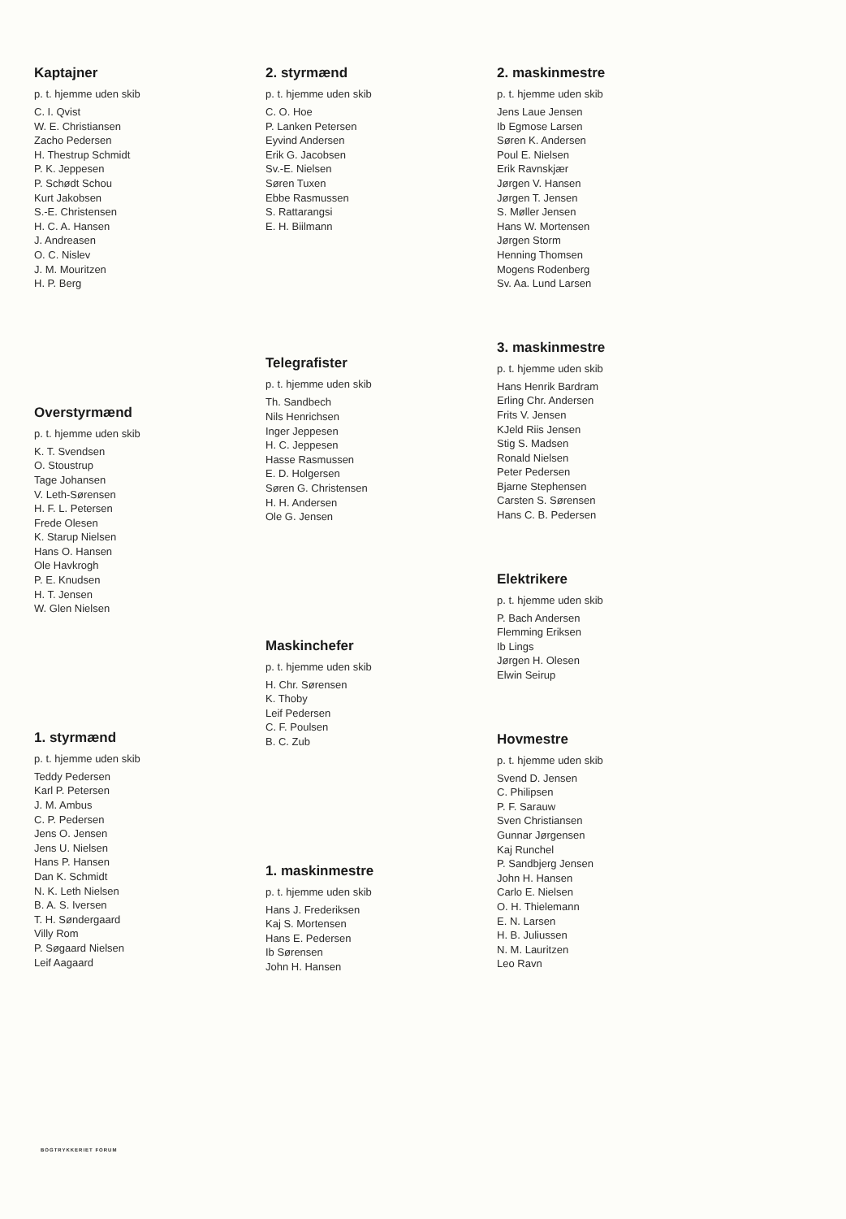Kaptajner
p. t. hjemme uden skib
C. I. Qvist
W. E. Christiansen
Zacho Pedersen
H. Thestrup Schmidt
P. K. Jeppesen
P. Schødt Schou
Kurt Jakobsen
S.-E. Christensen
H. C. A. Hansen
J. Andreasen
O. C. Nislev
J. M. Mouritzen
H. P. Berg
Overstyrmænd
p. t. hjemme uden skib
K. T. Svendsen
O. Stoustrup
Tage Johansen
V. Leth-Sørensen
H. F. L. Petersen
Frede Olesen
K. Starup Nielsen
Hans O. Hansen
Ole Havkrogh
P. E. Knudsen
H. T. Jensen
W. Glen Nielsen
1. styrmænd
p. t. hjemme uden skib
Teddy Pedersen
Karl P. Petersen
J. M. Ambus
C. P. Pedersen
Jens O. Jensen
Jens U. Nielsen
Hans P. Hansen
Dan K. Schmidt
N. K. Leth Nielsen
B. A. S. Iversen
T. H. Søndergaard
Villy Rom
P. Søgaard Nielsen
Leif Aagaard
2. styrmænd
p. t. hjemme uden skib
C. O. Hoe
P. Lanken Petersen
Eyvind Andersen
Erik G. Jacobsen
Sv.-E. Nielsen
Søren Tuxen
Ebbe Rasmussen
S. Rattarangsi
E. H. Biilmann
Telegrafister
p. t. hjemme uden skib
Th. Sandbech
Nils Henrichsen
Inger Jeppesen
H. C. Jeppesen
Hasse Rasmussen
E. D. Holgersen
Søren G. Christensen
H. H. Andersen
Ole G. Jensen
Maskinchefer
p. t. hjemme uden skib
H. Chr. Sørensen
K. Thoby
Leif Pedersen
C. F. Poulsen
B. C. Zub
1. maskinmestre
p. t. hjemme uden skib
Hans J. Frederiksen
Kaj S. Mortensen
Hans E. Pedersen
Ib Sørensen
John H. Hansen
2. maskinmestre
p. t. hjemme uden skib
Jens Laue Jensen
Ib Egmose Larsen
Søren K. Andersen
Poul E. Nielsen
Erik Ravnskjær
Jørgen V. Hansen
Jørgen T. Jensen
S. Møller Jensen
Hans W. Mortensen
Jørgen Storm
Henning Thomsen
Mogens Rodenberg
Sv. Aa. Lund Larsen
3. maskinmestre
p. t. hjemme uden skib
Hans Henrik Bardram
Erling Chr. Andersen
Frits V. Jensen
KJeld Riis Jensen
Stig S. Madsen
Ronald Nielsen
Peter Pedersen
Bjarne Stephensen
Carsten S. Sørensen
Hans C. B. Pedersen
Elektrikere
p. t. hjemme uden skib
P. Bach Andersen
Flemming Eriksen
Ib Lings
Jørgen H. Olesen
Elwin Seirup
Hovmestre
p. t. hjemme uden skib
Svend D. Jensen
C. Philipsen
P. F. Sarauw
Sven Christiansen
Gunnar Jørgensen
Kaj Runchel
P. Sandbjerg Jensen
John H. Hansen
Carlo E. Nielsen
O. H. Thielemann
E. N. Larsen
H. B. Juliussen
N. M. Lauritzen
Leo Ravn
BOGTRYKKERIET FORUM